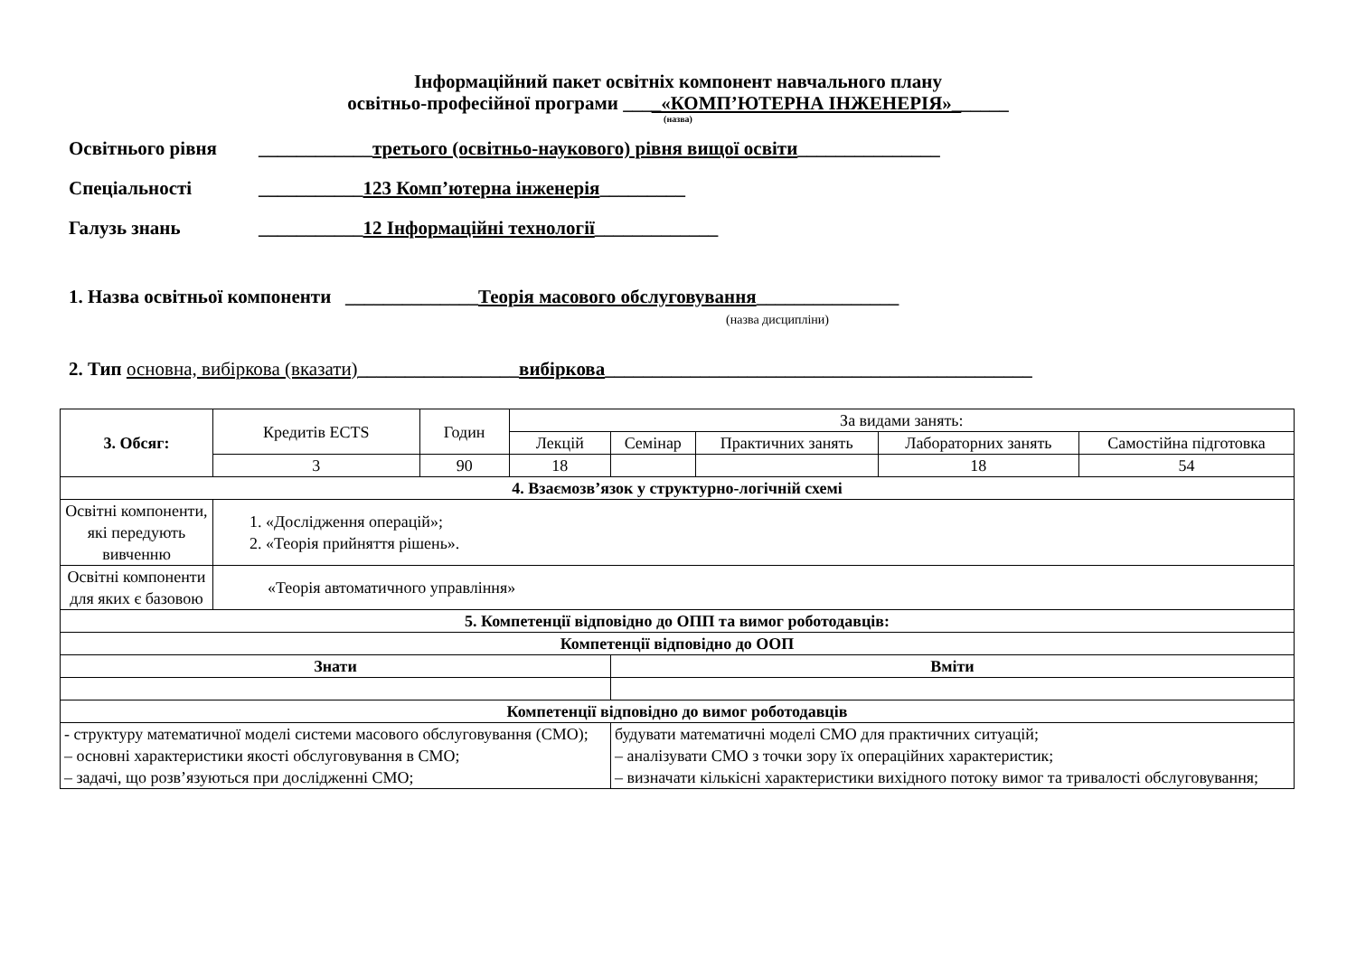Інформаційний пакет освітніх компонент навчального плану
освітньо-професійної програми ____«КОМП’ЮТЕРНА ІНЖЕНЕРІЯ»______
(назва)
Освітнього рівня ____________третього (освітньо-наукового) рівня вищої освіти_______________
Спеціальності ___________123 Комп’ютерна інженерія_________
Галузь знань ___________12 Інформаційні технології_____________
1. Назва освітньої компоненти ______________Теорія масового обслуговування_______________
(назва дисципліни)
2. Тип основна, вибіркова (вказати)_________________вибіркова_____________________________________________
| 3. Обсяг: | Кредитів ECTS | Годин | За видами занять: | | | | |
| | | | Лекцій | Семінар | Практичних занять | Лабораторних занять | Самостійна підготовка |
| | 3 | 90 | 18 | | | 18 | 54 |
| 4. Взаємозв’язок у структурно-логічній схемі | | | | | | | |
| Освітні компоненти, які передують вивченню | 1. «Дослідження операцій»; 2. «Теорія прийняття рішень». | | | | | | |
| Освітні компоненти для яких є базовою | «Теорія автоматичного управління» | | | | | | |
| 5. Компетенції відповідно до ОПП та вимог роботодавців: | | | | | | | |
| Компетенції відповідно до ООП | | | | | | | |
| Знати | | | | Вміти | | | |
| Компетенції відповідно до вимог роботодавців | | | | | | | |
| - структуру математичної моделі системи масового обслуговування (СМО); – основні характеристики якості обслуговування в СМО; – задачі, що розв’язуються при дослідженні СМО; | | | | будувати математичні моделі СМО для практичних ситуацій; – аналізувати СМО з точки зору їх операційних характеристик; – визначати кількісні характеристики вихідного потоку вимог та тривалості обслуговування; | | | |